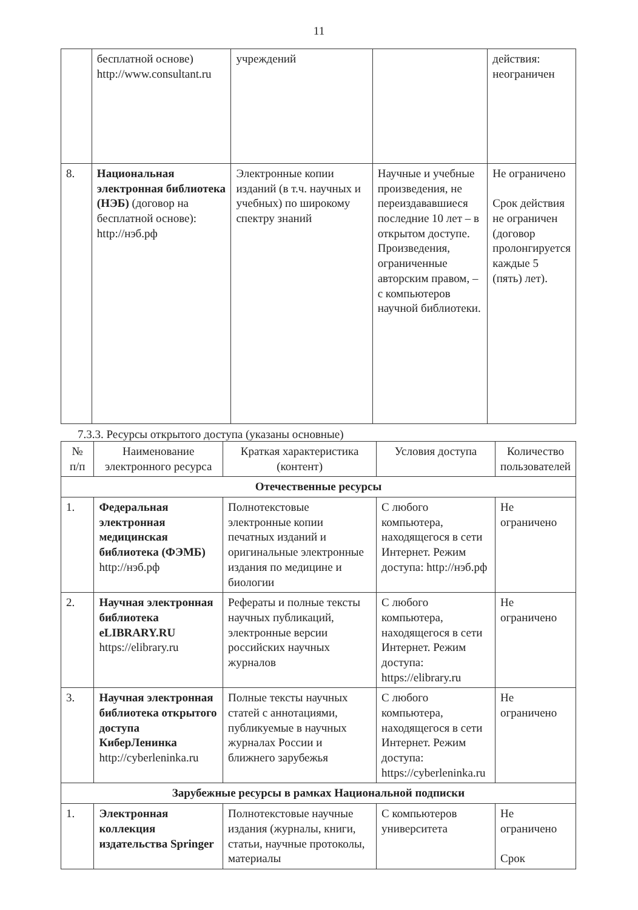11
| | бесплатной основе) http://www.consultant.ru | учреждений | | действия: неограничен |
| 8. | Национальная электронная библиотека (НЭБ) (договор на бесплатной основе): http://нэб.рф | Электронные копии изданий (в т.ч. научных и учебных) по широкому спектру знаний | Научные и учебные произведения, не переиздававшиеся последние 10 лет – в открытом доступе. Произведения, ограниченные авторским правом, – с компьютеров научной библиотеки. | Не ограничено Срок действия не ограничен (договор пролонгируется каждые 5 (пять) лет). |
7.3.3. Ресурсы открытого доступа (указаны основные)
| № п/п | Наименование электронного ресурса | Краткая характеристика (контент) | Условия доступа | Количество пользователей |
| --- | --- | --- | --- | --- |
| Отечественные ресурсы | | | | |
| 1. | Федеральная электронная медицинская библиотека (ФЭМБ) http://нэб.рф | Полнотекстовые электронные копии печатных изданий и оригинальные электронные издания по медицине и биологии | С любого компьютера, находящегося в сети Интернет. Режим доступа: http://нэб.рф | Не ограничено |
| 2. | Научная электронная библиотека eLIBRARY.RU https://elibrary.ru | Рефераты и полные тексты научных публикаций, электронные версии российских научных журналов | С любого компьютера, находящегося в сети Интернет. Режим доступа: https://elibrary.ru | Не ограничено |
| 3. | Научная электронная библиотека открытого доступа КиберЛенинка http://cyberleninka.ru | Полные тексты научных статей с аннотациями, публикуемые в научных журналах России и ближнего зарубежья | С любого компьютера, находящегося в сети Интернет. Режим доступа: https://cyberleninka.ru | Не ограничено |
| Зарубежные ресурсы в рамках Национальной подписки | | | | |
| 1. | Электронная коллекция издательства Springer | Полнотекстовые научные издания (журналы, книги, статьи, научные протоколы, материалы | С компьютеров университета | Не ограничено Срок |